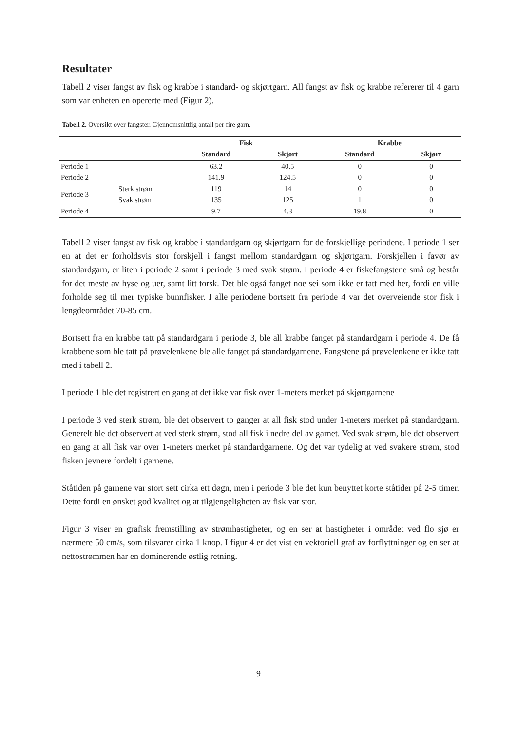Resultater
Tabell 2 viser fangst av fisk og krabbe i standard- og skjørtgarn. All fangst av fisk og krabbe refererer til 4 garn som var enheten en opererte med (Figur 2).
Tabell 2. Oversikt over fangster. Gjennomsnittlig antall per fire garn.
| | | Fisk | | Krabbe | |
| --- | --- | --- | --- | --- | --- |
| | | Standard | Skjørt | Standard | Skjørt |
| Periode 1 | | 63.2 | 40.5 | 0 | 0 |
| Periode 2 | | 141.9 | 124.5 | 0 | 0 |
| Periode 3 | Sterk strøm | 119 | 14 | 0 | 0 |
| | Svak strøm | 135 | 125 | 1 | 0 |
| Periode 4 | | 9.7 | 4.3 | 19.8 | 0 |
Tabell 2 viser fangst av fisk og krabbe i standardgarn og skjørtgarn for de forskjellige periodene. I periode 1 ser en at det er forholdsvis stor forskjell i fangst mellom standardgarn og skjørtgarn. Forskjellen i favør av standardgarn, er liten i periode 2 samt i periode 3 med svak strøm. I periode 4 er fiskefangstene små og består for det meste av hyse og uer, samt litt torsk. Det ble også fanget noe sei som ikke er tatt med her, fordi en ville forholde seg til mer typiske bunnfisker. I alle periodene bortsett fra periode 4 var det overveiende stor fisk i lengdeområdet 70-85 cm.
Bortsett fra en krabbe tatt på standardgarn i periode 3, ble all krabbe fanget på standardgarn i periode 4. De få krabbene som ble tatt på prøvelenkene ble alle fanget på standardgarnene. Fangstene på prøvelenkene er ikke tatt med i tabell 2.
I periode 1 ble det registrert en gang at det ikke var fisk over 1-meters merket på skjørtgarnene
I periode 3 ved sterk strøm, ble det observert to ganger at all fisk stod under 1-meters merket på standardgarn. Generelt ble det observert at ved sterk strøm, stod all fisk i nedre del av garnet. Ved svak strøm, ble det observert en gang at all fisk var over 1-meters merket på standardgarnene. Og det var tydelig at ved svakere strøm, stod fisken jevnere fordelt i garnene.
Ståtiden på garnene var stort sett cirka ett døgn, men i periode 3 ble det kun benyttet korte ståtider på 2-5 timer. Dette fordi en ønsket god kvalitet og at tilgjengeligheten av fisk var stor.
Figur 3 viser en grafisk fremstilling av strømhastigheter, og en ser at hastigheter i området ved flo sjø er nærmere 50 cm/s, som tilsvarer cirka 1 knop. I figur 4 er det vist en vektoriell graf av forflyttninger og en ser at nettostrømmen har en dominerende østlig retning.
9